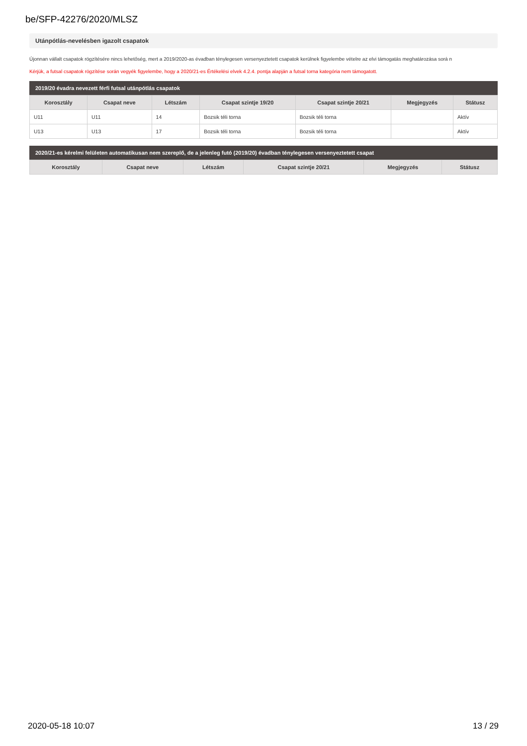be/SFP-42276/2020/MLSZ
Utánpótlás-nevelésben igazolt csapatok
Újonnan vállalt csapatok rögzítésére nincs lehetőség, mert a 2019/2020-as évadban ténylegesen versenyeztetett csapatok kerülnek figyelembe vételre az elvi támogatás meghatározása sorá n
Kérjük, a futsal csapatok rögzítése során vegyék figyelembe, hogy a 2020/21-es Értékelési elvek 4.2.4. pontja alapján a futsal torna kategória nem támogatott.
2019/20 évadra nevezett férfi futsal utánpótlás csapatok
| Korosztály | Csapat neve | Létszám | Csapat szintje 19/20 | Csapat szintje 20/21 | Megjegyzés | Státusz |
| --- | --- | --- | --- | --- | --- | --- |
| U11 | U11 | 14 | Bozsik téli torna | Bozsik téli torna | | Aktív |
| U13 | U13 | 17 | Bozsik téli torna | Bozsik téli torna | | Aktív |
2020/21-es kérelmi felületen automatikusan nem szereplő, de a jelenleg futó (2019/20) évadban ténylegesen versenyeztetett csapat
| Korosztály | Csapat neve | Létszám | Csapat szintje 20/21 | Megjegyzés | Státusz |
| --- | --- | --- | --- | --- | --- |
2020-05-18 10:07 13 / 29